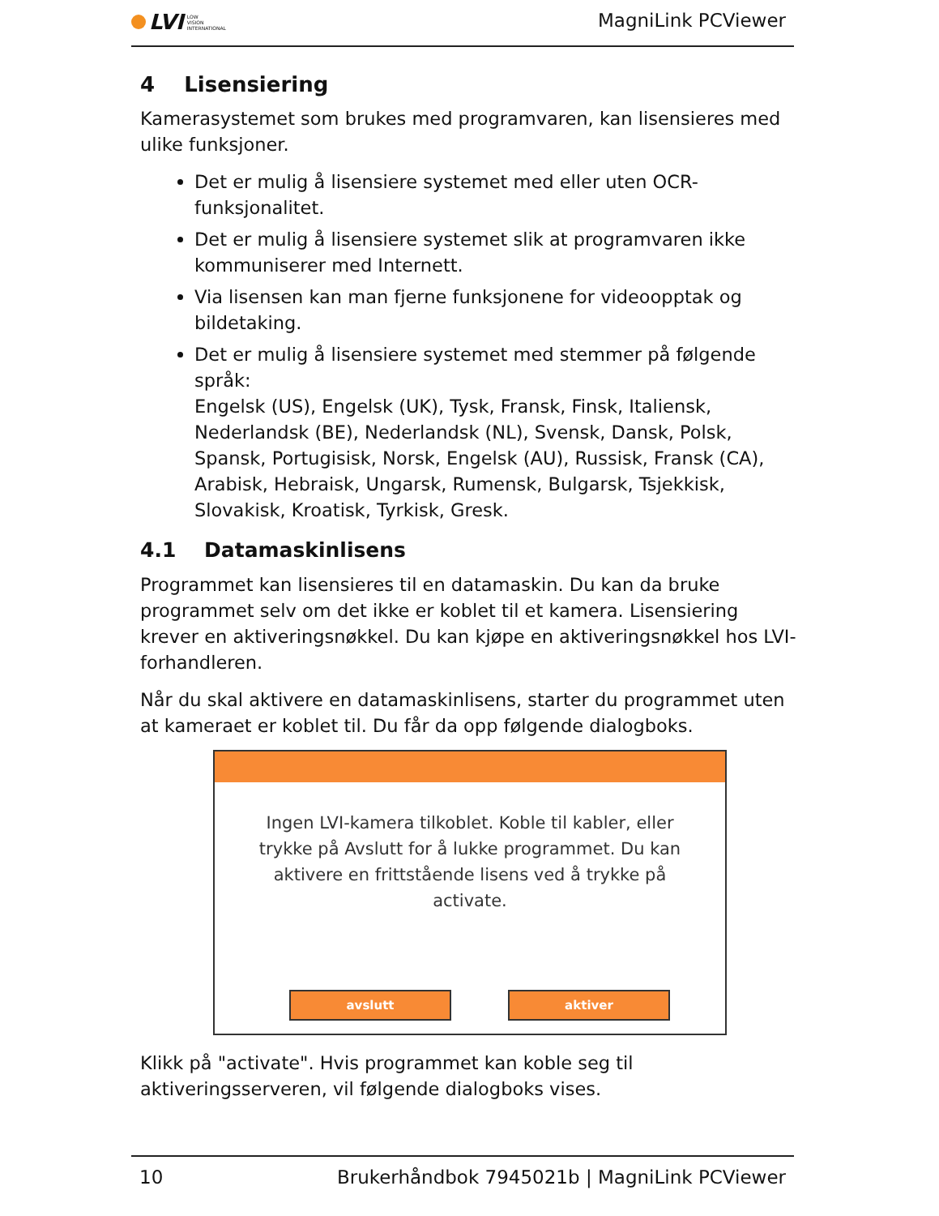LVI LOW
VISION
INTERNATIONAL
MagniLink PCViewer
4 Lisensiering
Kamerasystemet som brukes med programvaren, kan lisensieres med ulike funksjoner.
Det er mulig å lisensiere systemet med eller uten OCR-funksjonalitet.
Det er mulig å lisensiere systemet slik at programvaren ikke kommuniserer med Internett.
Via lisensen kan man fjerne funksjonene for videoopptak og bildetaking.
Det er mulig å lisensiere systemet med stemmer på følgende språk:
Engelsk (US), Engelsk (UK), Tysk, Fransk, Finsk, Italiensk, Nederlandsk (BE), Nederlandsk (NL), Svensk, Dansk, Polsk, Spansk, Portugisisk, Norsk, Engelsk (AU), Russisk, Fransk (CA), Arabisk, Hebraisk, Ungarsk, Rumensk, Bulgarsk, Tsjekkisk, Slovakisk, Kroatisk, Tyrkisk, Gresk.
4.1 Datamaskinlisens
Programmet kan lisensieres til en datamaskin. Du kan da bruke programmet selv om det ikke er koblet til et kamera. Lisensiering krever en aktiveringsnøkkel. Du kan kjøpe en aktiveringsnøkkel hos LVI-forhandleren.
Når du skal aktivere en datamaskinlisens, starter du programmet uten at kameraet er koblet til. Du får da opp følgende dialogboks.
Ingen LVI-kamera tilkoblet. Koble til kabler, eller trykke på Avslutt for å lukke programmet. Du kan aktivere en frittstående lisens ved å trykke på activate.
avslutt aktiver
Klikk på "activate". Hvis programmet kan koble seg til aktiveringsserveren, vil følgende dialogboks vises.
10 Brukerhåndbok 7945021b | MagniLink PCViewer